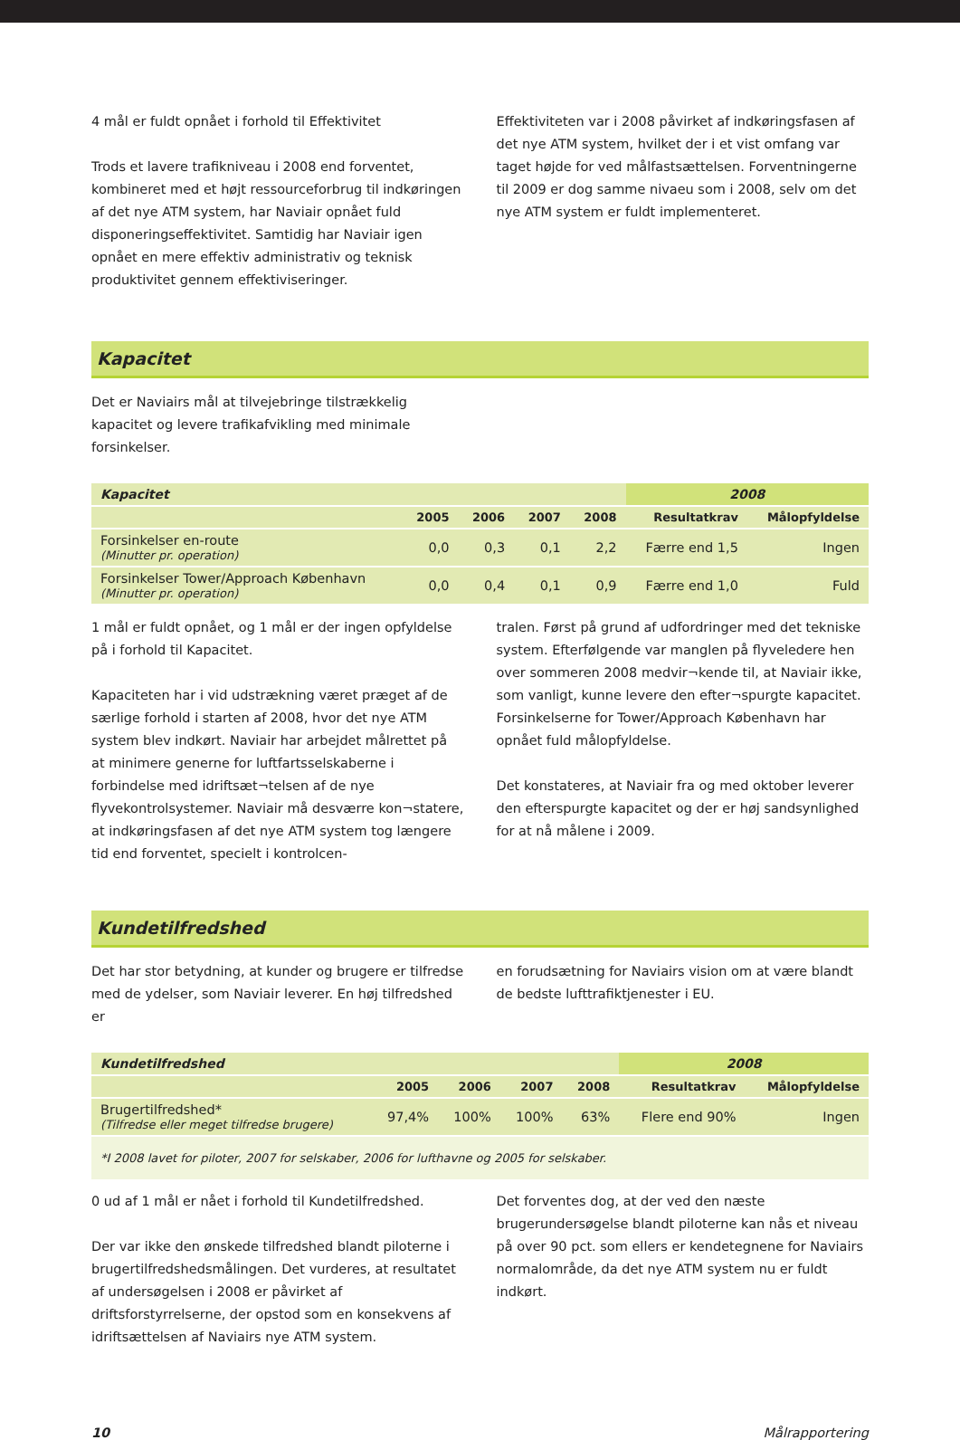4 mål er fuldt opnået i forhold til Effektivitet
Trods et lavere trafikniveau i 2008 end forventet, kombineret med et højt ressourceforbrug til indkøringen af det nye ATM system, har Naviair opnået fuld disponeringseffektivitet. Samtidig har Naviair igen opnået en mere effektiv administrativ og teknisk produktivitet gennem effektiviseringer.
Effektiviteten var i 2008 påvirket af indkøringsfasen af det nye ATM system, hvilket der i et vist omfang var taget højde for ved målfastsættelsen. Forventningerne til 2009 er dog samme nivaeu som i 2008, selv om det nye ATM system er fuldt implementeret.
Kapacitet
Det er Naviairs mål at tilvejebringe tilstrækkelig kapacitet og levere trafikafvikling med minimale forsinkelser.
| Kapacitet | | | | | 2008 | |
| --- | --- | --- | --- | --- | --- | --- |
| | 2005 | 2006 | 2007 | 2008 | Resultatkrav | Målopfyldelse |
| Forsinkelser en-route (Minutter pr. operation) | 0,0 | 0,3 | 0,1 | 2,2 | Færre end 1,5 | Ingen |
| Forsinkelser Tower/Approach København (Minutter pr. operation) | 0,0 | 0,4 | 0,1 | 0,9 | Færre end 1,0 | Fuld |
1 mål er fuldt opnået, og 1 mål er der ingen opfyldelse på i forhold til Kapacitet.
Kapaciteten har i vid udstrækning været præget af de særlige forhold i starten af 2008, hvor det nye ATM system blev indkørt. Naviair har arbejdet målrettet på at minimere generne for luftfartsselskaberne i forbindelse med idriftsæt¬telsen af de nye flyvekontrolsystemer. Naviair må desværre kon¬statere, at indkøringsfasen af det nye ATM system tog længere tid end forventet, specielt i kontrolcen-
tralen. Først på grund af udfordringer med det tekniske system. Efterfølgende var manglen på flyveledere hen over sommeren 2008 medvir¬kende til, at Naviair ikke, som vanligt, kunne levere den efter¬spurgte kapacitet. Forsinkelserne for Tower/Approach København har opnået fuld målopfyldelse.
Det konstateres, at Naviair fra og med oktober leverer den efterspurgte kapacitet og der er høj sandsynlighed for at nå målene i 2009.
Kundetilfredshed
Det har stor betydning, at kunder og brugere er tilfredse med de ydelser, som Naviair leverer. En høj tilfredshed er
en forudsætning for Naviairs vision om at være blandt de bedste lufttrafiktjenester i EU.
| Kundetilfredshed | | | | | 2008 | |
| --- | --- | --- | --- | --- | --- | --- |
| | 2005 | 2006 | 2007 | 2008 | Resultatkrav | Målopfyldelse |
| Brugertilfredshed* (Tilfredse eller meget tilfredse brugere) | 97,4% | 100% | 100% | 63% | Flere end 90% | Ingen |
*I 2008 lavet for piloter, 2007 for selskaber, 2006 for lufthavne og 2005 for selskaber.
0 ud af 1 mål er nået i forhold til Kundetilfredshed.
Der var ikke den ønskede tilfredshed blandt piloterne i brugertilfredshedsmålingen. Det vurderes, at resultatet af undersøgelsen i 2008 er påvirket af driftsforstyrrelserne, der opstod som en konsekvens af idriftsættelsen af Naviairs nye ATM system.
Det forventes dog, at der ved den næste brugerundersøgelse blandt piloterne kan nås et niveau på over 90 pct. som ellers er kendetegnene for Naviairs normalområde, da det nye ATM system nu er fuldt indkørt.
10 Målrapportering